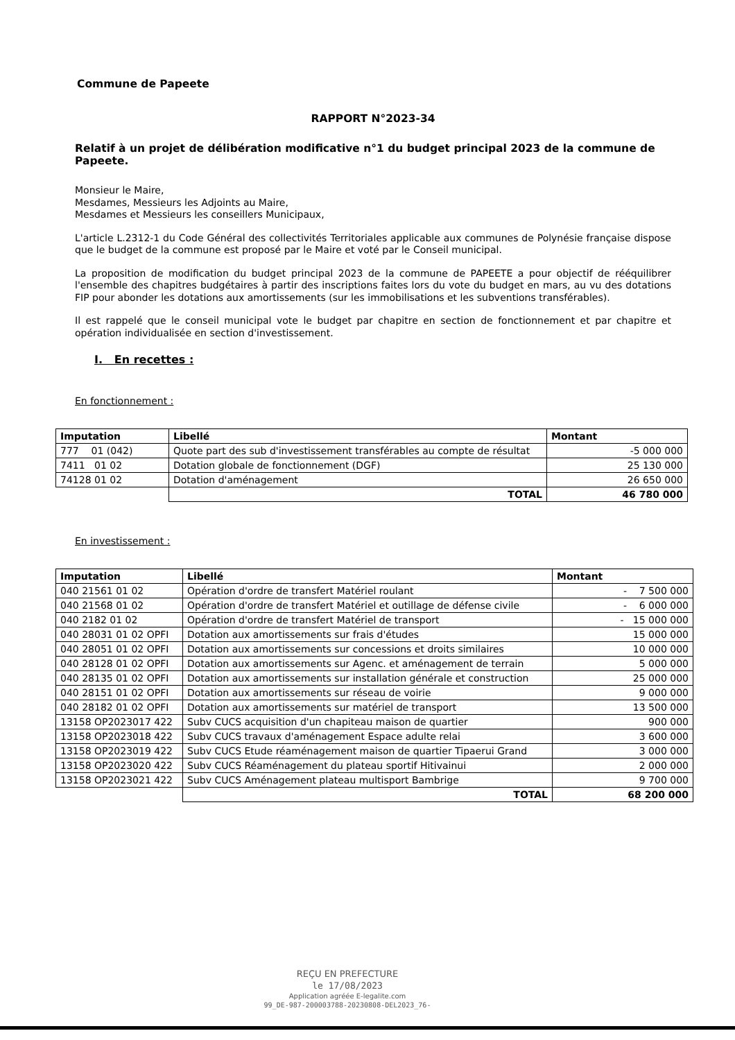Commune de Papeete
RAPPORT N°2023-34
Relatif à un projet de délibération modificative n°1 du budget principal 2023 de la commune de Papeete.
Monsieur le Maire,
Mesdames, Messieurs les Adjoints au Maire,
Mesdames et Messieurs les conseillers Municipaux,
L'article L.2312-1 du Code Général des collectivités Territoriales applicable aux communes de Polynésie française dispose que le budget de la commune est proposé par le Maire et voté par le Conseil municipal.
La proposition de modification du budget principal 2023 de la commune de PAPEETE a pour objectif de rééquilibrer l'ensemble des chapitres budgétaires à partir des inscriptions faites lors du vote du budget en mars, au vu des dotations FIP pour abonder les dotations aux amortissements (sur les immobilisations et les subventions transférables).
Il est rappelé que le conseil municipal vote le budget par chapitre en section de fonctionnement et par chapitre et opération individualisée en section d'investissement.
I. En recettes :
En fonctionnement :
| Imputation | Libellé | Montant |
| --- | --- | --- |
| 777 01 (042) | Quote part des sub d'investissement transférables au compte de résultat | -5 000 000 |
| 7411 01 02 | Dotation globale de fonctionnement (DGF) | 25 130 000 |
| 74128 01 02 | Dotation d'aménagement | 26 650 000 |
| | TOTAL | 46 780 000 |
En investissement :
| Imputation | Libellé | Montant |
| --- | --- | --- |
| 040 21561 01 02 | Opération d'ordre de transfert Matériel roulant | - 7 500 000 |
| 040 21568 01 02 | Opération d'ordre de transfert Matériel et outillage de défense civile | - 6 000 000 |
| 040 2182 01 02 | Opération d'ordre de transfert Matériel de transport | - 15 000 000 |
| 040 28031 01 02 OPFI | Dotation aux amortissements sur frais d'études | 15 000 000 |
| 040 28051 01 02 OPFI | Dotation aux amortissements sur concessions et droits similaires | 10 000 000 |
| 040 28128 01 02 OPFI | Dotation aux amortissements sur Agenc. et aménagement de terrain | 5 000 000 |
| 040 28135 01 02 OPFI | Dotation aux amortissements sur installation générale et construction | 25 000 000 |
| 040 28151 01 02 OPFI | Dotation aux amortissements sur réseau de voirie | 9 000 000 |
| 040 28182 01 02 OPFI | Dotation aux amortissements sur matériel de transport | 13 500 000 |
| 13158 OP2023017 422 | Subv CUCS acquisition d'un chapiteau maison de quartier | 900 000 |
| 13158 OP2023018 422 | Subv CUCS travaux d'aménagement Espace adulte relai | 3 600 000 |
| 13158 OP2023019 422 | Subv CUCS Etude réaménagement maison de quartier Tipaerui Grand | 3 000 000 |
| 13158 OP2023020 422 | Subv CUCS Réaménagement du plateau sportif Hitivainui | 2 000 000 |
| 13158 OP2023021 422 | Subv CUCS Aménagement plateau multisport Bambrige | 9 700 000 |
| | TOTAL | 68 200 000 |
REÇU EN PREFECTURE
le 17/08/2023
Application agréée E-legalite.com
99_DE-987-200003788-20230808-DEL2023_76-